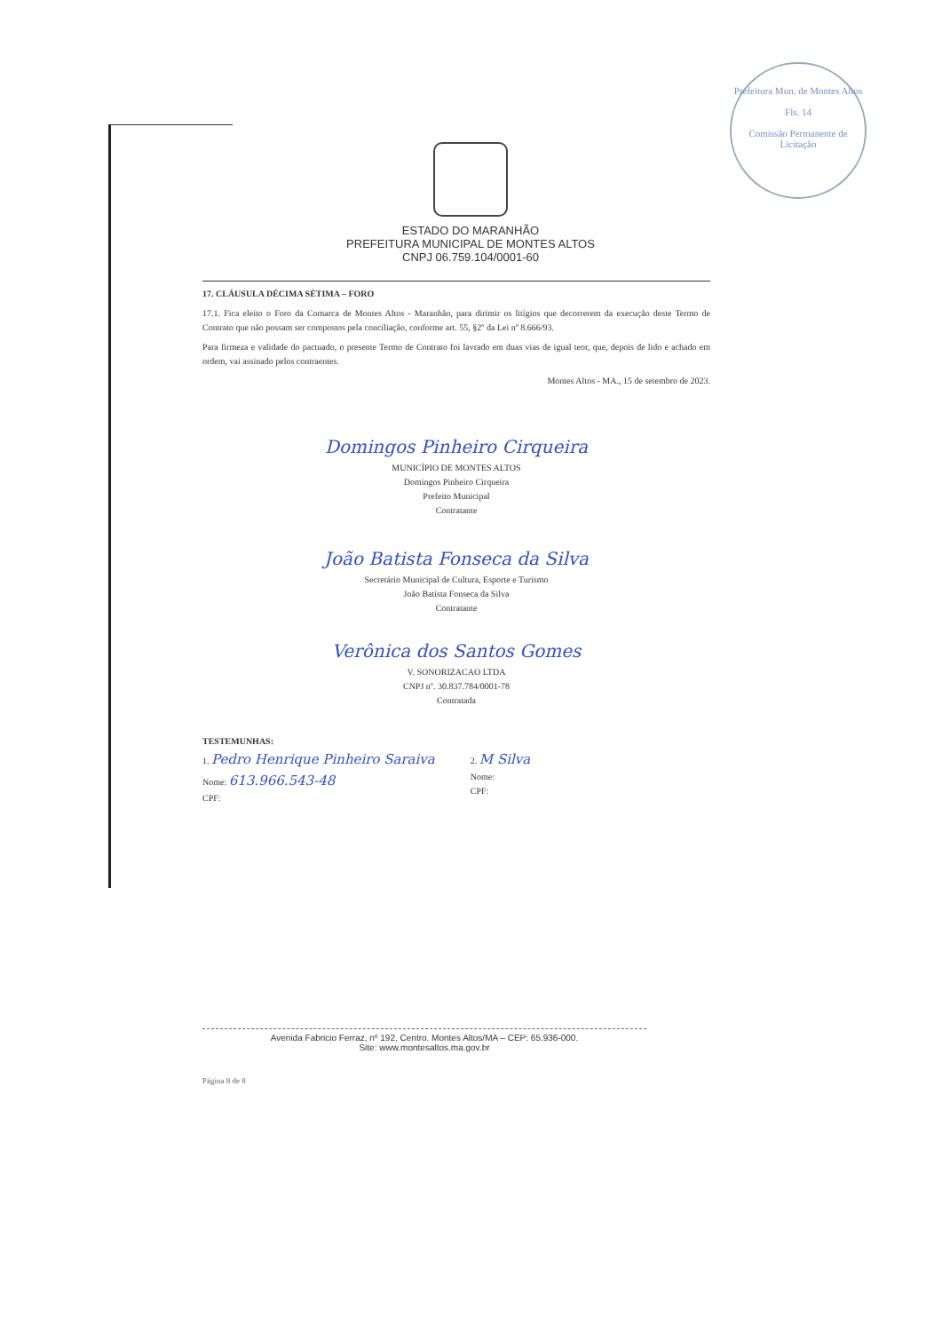Prefeitura Mun. de Montes Altos
Fls. 14
Comissão Permanente de Licitação
ESTADO DO MARANHÃO
PREFEITURA MUNICIPAL DE MONTES ALTOS
CNPJ 06.759.104/0001-60
17. CLÁUSULA DÉCIMA SÉTIMA – FORO
17.1. Fica eleito o Foro da Comarca de Montes Altos - Maranhão, para dirimir os litígios que decorrerem da execução deste Termo de Contrato que não possam ser compostos pela conciliação, conforme art. 55, §2º da Lei nº 8.666/93.
Para firmeza e validade do pactuado, o presente Termo de Contrato foi lavrado em duas vias de igual teor, que, depois de lido e achado em ordem, vai assinado pelos contraentes.
Montes Altos - MA., 15 de setembro de 2023.
Domingos Pinheiro Cirqueira
MUNICÍPIO DE MONTES ALTOS
Domingos Pinheiro Cirqueira
Prefeito Municipal
Contratante
João Batista Fonseca da Silva
Secretário Municipal de Cultura, Esporte e Turismo
João Batista Fonseca da Silva
Contratante
Verônica dos Santos Gomes
V. SONORIZACAO LTDA
CNPJ nº. 30.837.784/0001-78
Contratada
TESTEMUNHAS:
1. Pedro Henrique Pinheiro Saraiva
Nome: 613.966.543-48
CPF:
2. M Silva
Nome:
CPF:
Avenida Fabricio Ferraz, nº 192, Centro. Montes Altos/MA – CEP: 65.936-000.
Site: www.montesaltos.ma.gov.br
Página 8 de 8